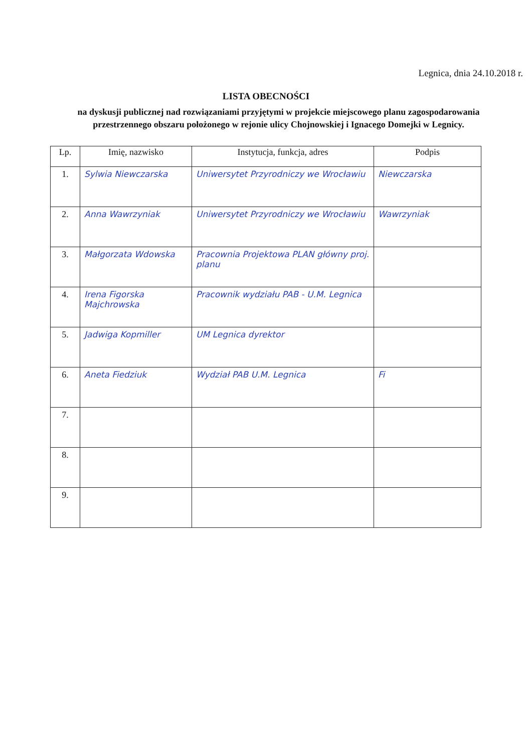Legnica, dnia 24.10.2018 r.
LISTA OBECNOŚCI
na dyskusji publicznej nad rozwiązaniami przyjętymi w projekcie miejscowego planu zagospodarowania przestrzennego obszaru położonego w rejonie ulicy Chojnowskiej i Ignacego Domejki w Legnicy.
| Lp. | Imię, nazwisko | Instytucja, funkcja, adres | Podpis |
| --- | --- | --- | --- |
| 1. | Sylwia Niewczarska | Uniwersytet Przyrodniczy we Wrocławiu | Niewczarska |
| 2. | Anna Wawrzyniak | Uniwersytet Przyrodniczy we Wrocławiu | Wawrzyniak |
| 3. | Małgorzata Wdowska | Pracownia Projektowa PLAN główny proj. planu | |
| 4. | Irena Figorska Majchrowska | Pracownik wydziału PAB - U.M. Legnica | |
| 5. | Jadwiga Kopmiller | UM Legnica dyrektor | |
| 6. | Aneta Fiedziuk | Wydział PAB U.M. Legnica | Fi |
| 7. | | | |
| 8. | | | |
| 9. | | | |